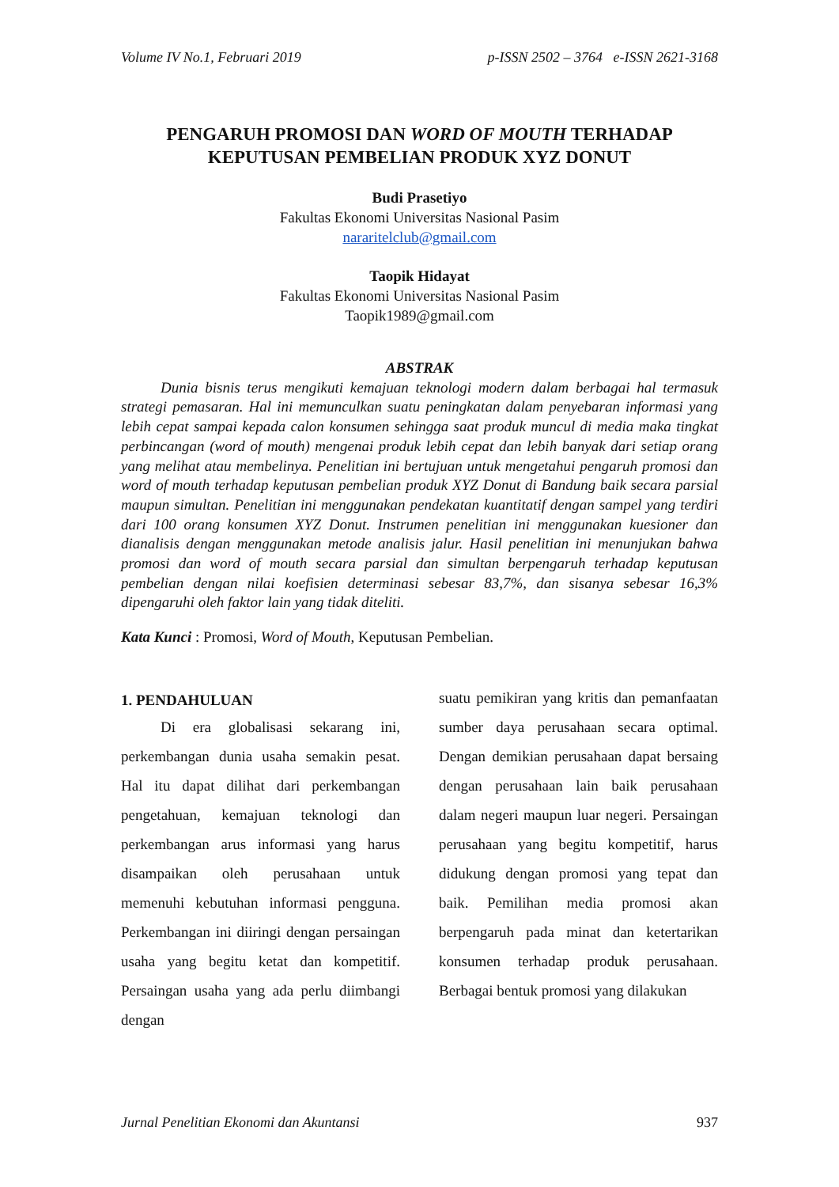Volume IV No.1, Februari 2019 p-ISSN 2502 – 3764 e-ISSN 2621-3168
PENGARUH PROMOSI DAN WORD OF MOUTH TERHADAP
KEPUTUSAN PEMBELIAN PRODUK XYZ DONUT
Budi Prasetiyo
Fakultas Ekonomi Universitas Nasional Pasim
nararitelclub@gmail.com
Taopik Hidayat
Fakultas Ekonomi Universitas Nasional Pasim
Taopik1989@gmail.com
ABSTRAK
Dunia bisnis terus mengikuti kemajuan teknologi modern dalam berbagai hal termasuk strategi pemasaran. Hal ini memunculkan suatu peningkatan dalam penyebaran informasi yang lebih cepat sampai kepada calon konsumen sehingga saat produk muncul di media maka tingkat perbincangan (word of mouth) mengenai produk lebih cepat dan lebih banyak dari setiap orang yang melihat atau membelinya. Penelitian ini bertujuan untuk mengetahui pengaruh promosi dan word of mouth terhadap keputusan pembelian produk XYZ Donut di Bandung baik secara parsial maupun simultan. Penelitian ini menggunakan pendekatan kuantitatif dengan sampel yang terdiri dari 100 orang konsumen XYZ Donut. Instrumen penelitian ini menggunakan kuesioner dan dianalisis dengan menggunakan metode analisis jalur. Hasil penelitian ini menunjukan bahwa promosi dan word of mouth secara parsial dan simultan berpengaruh terhadap keputusan pembelian dengan nilai koefisien determinasi sebesar 83,7%, dan sisanya sebesar 16,3% dipengaruhi oleh faktor lain yang tidak diteliti.
Kata Kunci : Promosi, Word of Mouth, Keputusan Pembelian.
1. PENDAHULUAN
Di era globalisasi sekarang ini, perkembangan dunia usaha semakin pesat. Hal itu dapat dilihat dari perkembangan pengetahuan, kemajuan teknologi dan perkembangan arus informasi yang harus disampaikan oleh perusahaan untuk memenuhi kebutuhan informasi pengguna. Perkembangan ini diiringi dengan persaingan usaha yang begitu ketat dan kompetitif. Persaingan usaha yang ada perlu diimbangi dengan
suatu pemikiran yang kritis dan pemanfaatan sumber daya perusahaan secara optimal. Dengan demikian perusahaan dapat bersaing dengan perusahaan lain baik perusahaan dalam negeri maupun luar negeri. Persaingan perusahaan yang begitu kompetitif, harus didukung dengan promosi yang tepat dan baik. Pemilihan media promosi akan berpengaruh pada minat dan ketertarikan konsumen terhadap produk perusahaan. Berbagai bentuk promosi yang dilakukan
Jurnal Penelitian Ekonomi dan Akuntansi 937